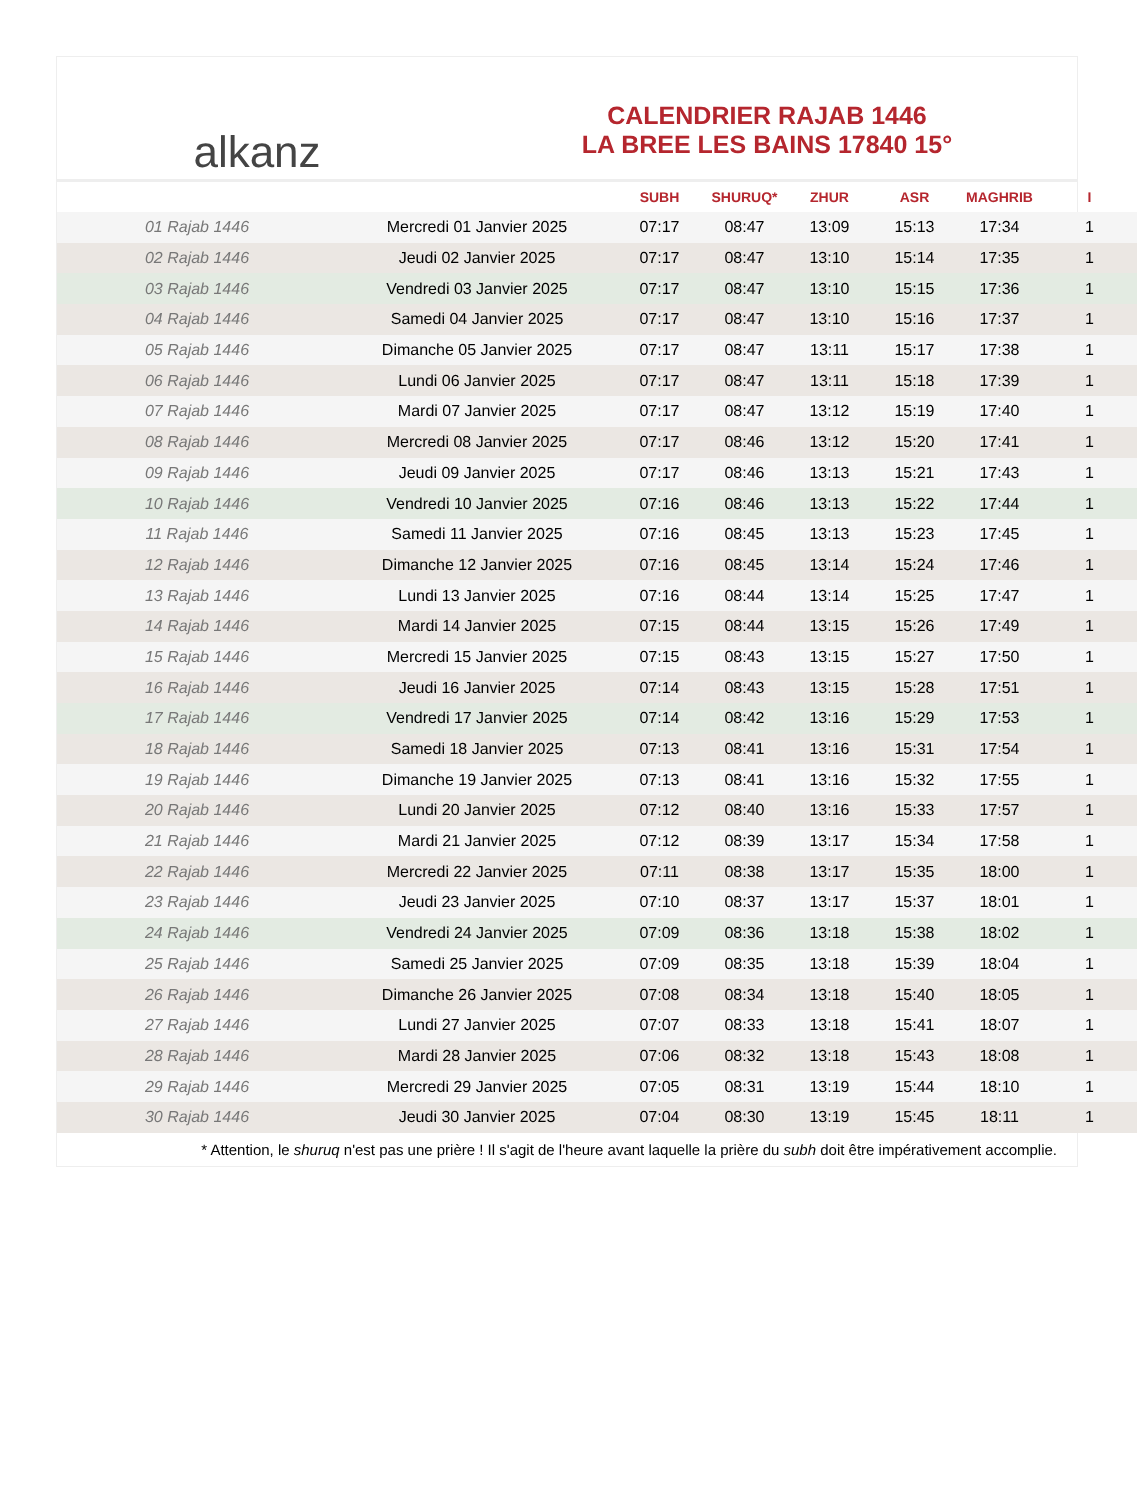alkanz
CALENDRIER RAJAB 1446
LA BREE LES BAINS 17840 15°
| | | SUBH | SHURUQ* | ZHUR | ASR | MAGHRIB | I |
| --- | --- | --- | --- | --- | --- | --- | --- |
| 01 Rajab 1446 | Mercredi 01 Janvier 2025 | 07:17 | 08:47 | 13:09 | 15:13 | 17:34 | 1 |
| 02 Rajab 1446 | Jeudi 02 Janvier 2025 | 07:17 | 08:47 | 13:10 | 15:14 | 17:35 | 1 |
| 03 Rajab 1446 | Vendredi 03 Janvier 2025 | 07:17 | 08:47 | 13:10 | 15:15 | 17:36 | 1 |
| 04 Rajab 1446 | Samedi 04 Janvier 2025 | 07:17 | 08:47 | 13:10 | 15:16 | 17:37 | 1 |
| 05 Rajab 1446 | Dimanche 05 Janvier 2025 | 07:17 | 08:47 | 13:11 | 15:17 | 17:38 | 1 |
| 06 Rajab 1446 | Lundi 06 Janvier 2025 | 07:17 | 08:47 | 13:11 | 15:18 | 17:39 | 1 |
| 07 Rajab 1446 | Mardi 07 Janvier 2025 | 07:17 | 08:47 | 13:12 | 15:19 | 17:40 | 1 |
| 08 Rajab 1446 | Mercredi 08 Janvier 2025 | 07:17 | 08:46 | 13:12 | 15:20 | 17:41 | 1 |
| 09 Rajab 1446 | Jeudi 09 Janvier 2025 | 07:17 | 08:46 | 13:13 | 15:21 | 17:43 | 1 |
| 10 Rajab 1446 | Vendredi 10 Janvier 2025 | 07:16 | 08:46 | 13:13 | 15:22 | 17:44 | 1 |
| 11 Rajab 1446 | Samedi 11 Janvier 2025 | 07:16 | 08:45 | 13:13 | 15:23 | 17:45 | 1 |
| 12 Rajab 1446 | Dimanche 12 Janvier 2025 | 07:16 | 08:45 | 13:14 | 15:24 | 17:46 | 1 |
| 13 Rajab 1446 | Lundi 13 Janvier 2025 | 07:16 | 08:44 | 13:14 | 15:25 | 17:47 | 1 |
| 14 Rajab 1446 | Mardi 14 Janvier 2025 | 07:15 | 08:44 | 13:15 | 15:26 | 17:49 | 1 |
| 15 Rajab 1446 | Mercredi 15 Janvier 2025 | 07:15 | 08:43 | 13:15 | 15:27 | 17:50 | 1 |
| 16 Rajab 1446 | Jeudi 16 Janvier 2025 | 07:14 | 08:43 | 13:15 | 15:28 | 17:51 | 1 |
| 17 Rajab 1446 | Vendredi 17 Janvier 2025 | 07:14 | 08:42 | 13:16 | 15:29 | 17:53 | 1 |
| 18 Rajab 1446 | Samedi 18 Janvier 2025 | 07:13 | 08:41 | 13:16 | 15:31 | 17:54 | 1 |
| 19 Rajab 1446 | Dimanche 19 Janvier 2025 | 07:13 | 08:41 | 13:16 | 15:32 | 17:55 | 1 |
| 20 Rajab 1446 | Lundi 20 Janvier 2025 | 07:12 | 08:40 | 13:16 | 15:33 | 17:57 | 1 |
| 21 Rajab 1446 | Mardi 21 Janvier 2025 | 07:12 | 08:39 | 13:17 | 15:34 | 17:58 | 1 |
| 22 Rajab 1446 | Mercredi 22 Janvier 2025 | 07:11 | 08:38 | 13:17 | 15:35 | 18:00 | 1 |
| 23 Rajab 1446 | Jeudi 23 Janvier 2025 | 07:10 | 08:37 | 13:17 | 15:37 | 18:01 | 1 |
| 24 Rajab 1446 | Vendredi 24 Janvier 2025 | 07:09 | 08:36 | 13:18 | 15:38 | 18:02 | 1 |
| 25 Rajab 1446 | Samedi 25 Janvier 2025 | 07:09 | 08:35 | 13:18 | 15:39 | 18:04 | 1 |
| 26 Rajab 1446 | Dimanche 26 Janvier 2025 | 07:08 | 08:34 | 13:18 | 15:40 | 18:05 | 1 |
| 27 Rajab 1446 | Lundi 27 Janvier 2025 | 07:07 | 08:33 | 13:18 | 15:41 | 18:07 | 1 |
| 28 Rajab 1446 | Mardi 28 Janvier 2025 | 07:06 | 08:32 | 13:18 | 15:43 | 18:08 | 1 |
| 29 Rajab 1446 | Mercredi 29 Janvier 2025 | 07:05 | 08:31 | 13:19 | 15:44 | 18:10 | 1 |
| 30 Rajab 1446 | Jeudi 30 Janvier 2025 | 07:04 | 08:30 | 13:19 | 15:45 | 18:11 | 1 |
* Attention, le shuruq n'est pas une prière ! Il s'agit de l'heure avant laquelle la prière du subh doit être impérativement accomplie.